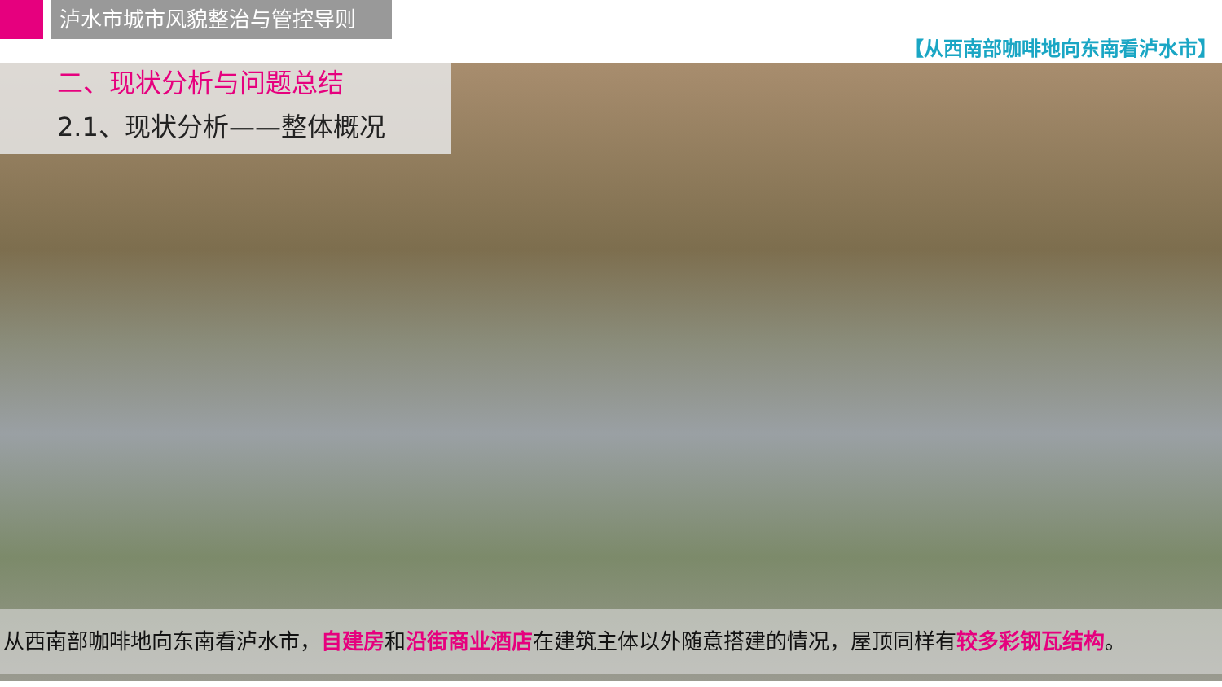泸水市城市风貌整治与管控导则
【从西南部咖啡地向东南看泸水市】
二、现状分析与问题总结
2.1、现状分析——整体概况
从西南部咖啡地向东南看泸水市，自建房和沿街商业酒店在建筑主体以外随意搭建的情况，屋顶同样有较多彩钢瓦结构。